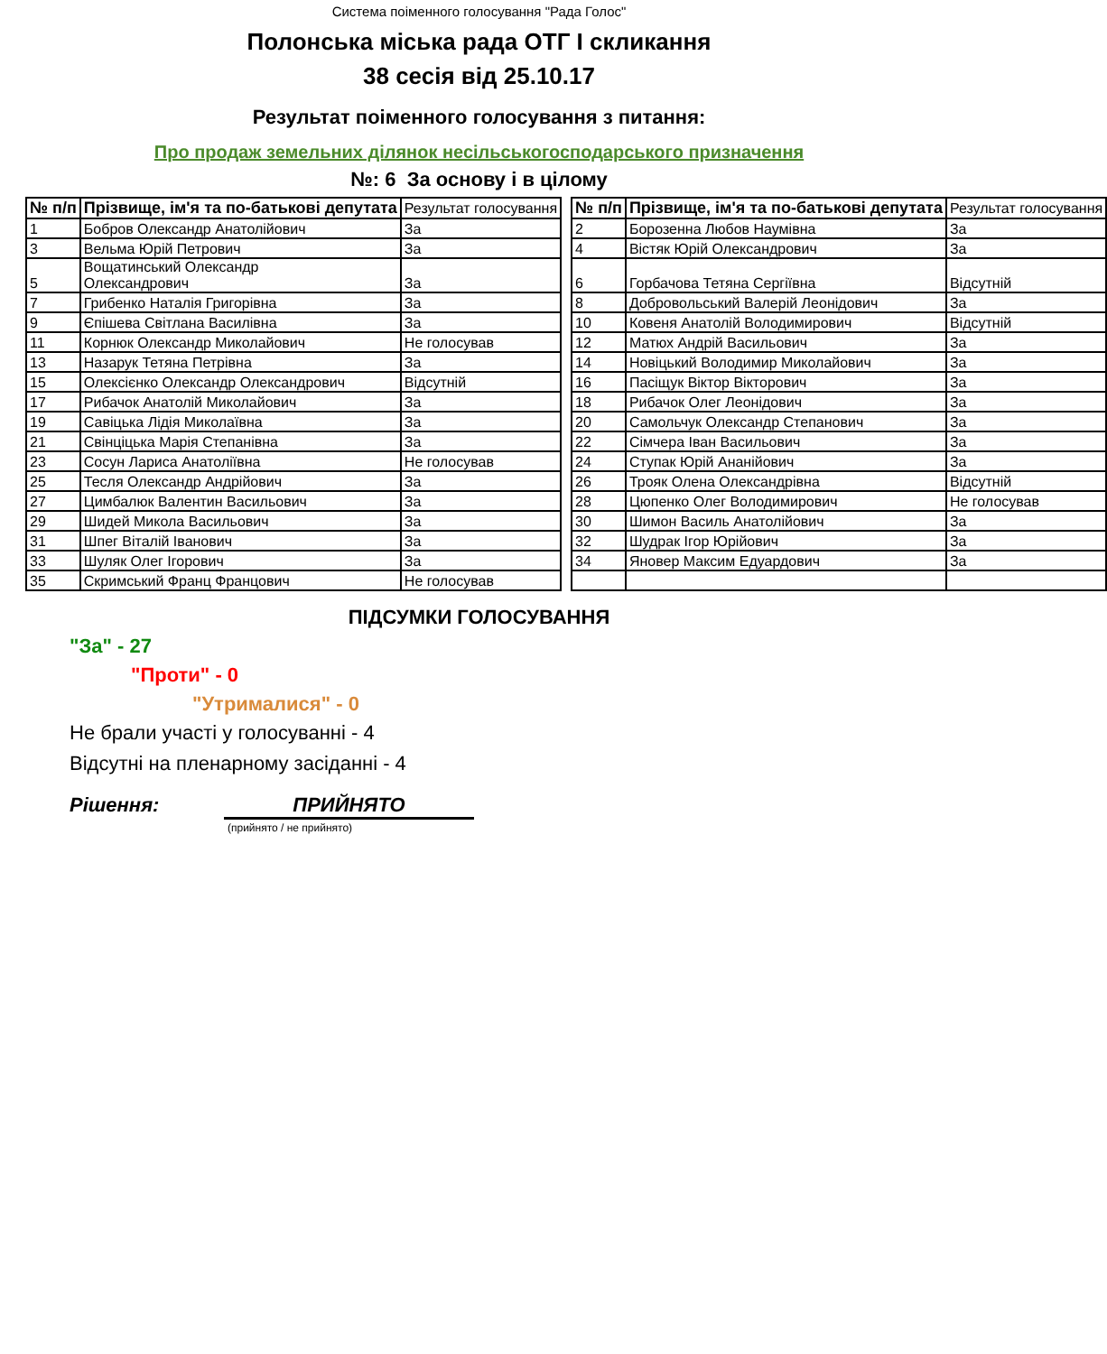Система поіменного голосування "Рада Голос"
Полонська міська рада ОТГ I скликання
38 сесія від 25.10.17
Результат поіменного голосування з питання:
Про продаж земельних ділянок несільськогосподарського призначення
№: 6 За основу і в цілому
| № п/п | Прізвище, ім'я та по-батькові депутата | Результат голосування |
| --- | --- | --- |
| 1 | Бобров Олександр Анатолійович | За |
| 3 | Вельма Юрій Петрович | За |
| 5 | Вощатинський Олександр Олександрович | За |
| 7 | Грибенко Наталія Григорівна | За |
| 9 | Єпішева Світлана Василівна | За |
| 11 | Корнюк Олександр Миколайович | Не голосував |
| 13 | Назарук Тетяна Петрівна | За |
| 15 | Олексієнко Олександр Олександрович | Відсутній |
| 17 | Рибачок Анатолій Миколайович | За |
| 19 | Савіцька Лідія Миколаївна | За |
| 21 | Свінціцька Марія Степанівна | За |
| 23 | Сосун Лариса Анатоліївна | Не голосував |
| 25 | Тесля Олександр Андрійович | За |
| 27 | Цимбалюк Валентин Васильович | За |
| 29 | Шидей Микола Васильович | За |
| 31 | Шпег Віталій Іванович | За |
| 33 | Шуляк Олег Ігорович | За |
| 35 | Скримський Франц Францович | Не голосував |
| № п/п | Прізвище, ім'я та по-батькові депутата | Результат голосування |
| --- | --- | --- |
| 2 | Борозенна Любов Наумівна | За |
| 4 | Вістяк Юрій Олександрович | За |
| 6 | Горбачова Тетяна Сергіївна | Відсутній |
| 8 | Добровольський Валерій Леонідович | За |
| 10 | Ковеня Анатолій Володимирович | Відсутній |
| 12 | Матюх Андрій Васильович | За |
| 14 | Новіцький Володимир Миколайович | За |
| 16 | Пасіщук Віктор Вікторович | За |
| 18 | Рибачок Олег Леонідович | За |
| 20 | Самольчук Олександр Степанович | За |
| 22 | Сімчера Іван Васильович | За |
| 24 | Ступак Юрій Ананійович | За |
| 26 | Трояк Олена Олександрівна | Відсутній |
| 28 | Цюпенко Олег Володимирович | Не голосував |
| 30 | Шимон Василь Анатолійович | За |
| 32 | Шудрак Ігор Юрійович | За |
| 34 | Яновер Максим Едуардович | За |
ПІДСУМКИ ГОЛОСУВАННЯ
"За" - 27
"Проти" - 0
"Утрималися" - 0
Не брали участі у голосуванні - 4
Відсутні на пленарному засіданні - 4
Рішення: ПРИЙНЯТО
(прийнято / не прийнято)